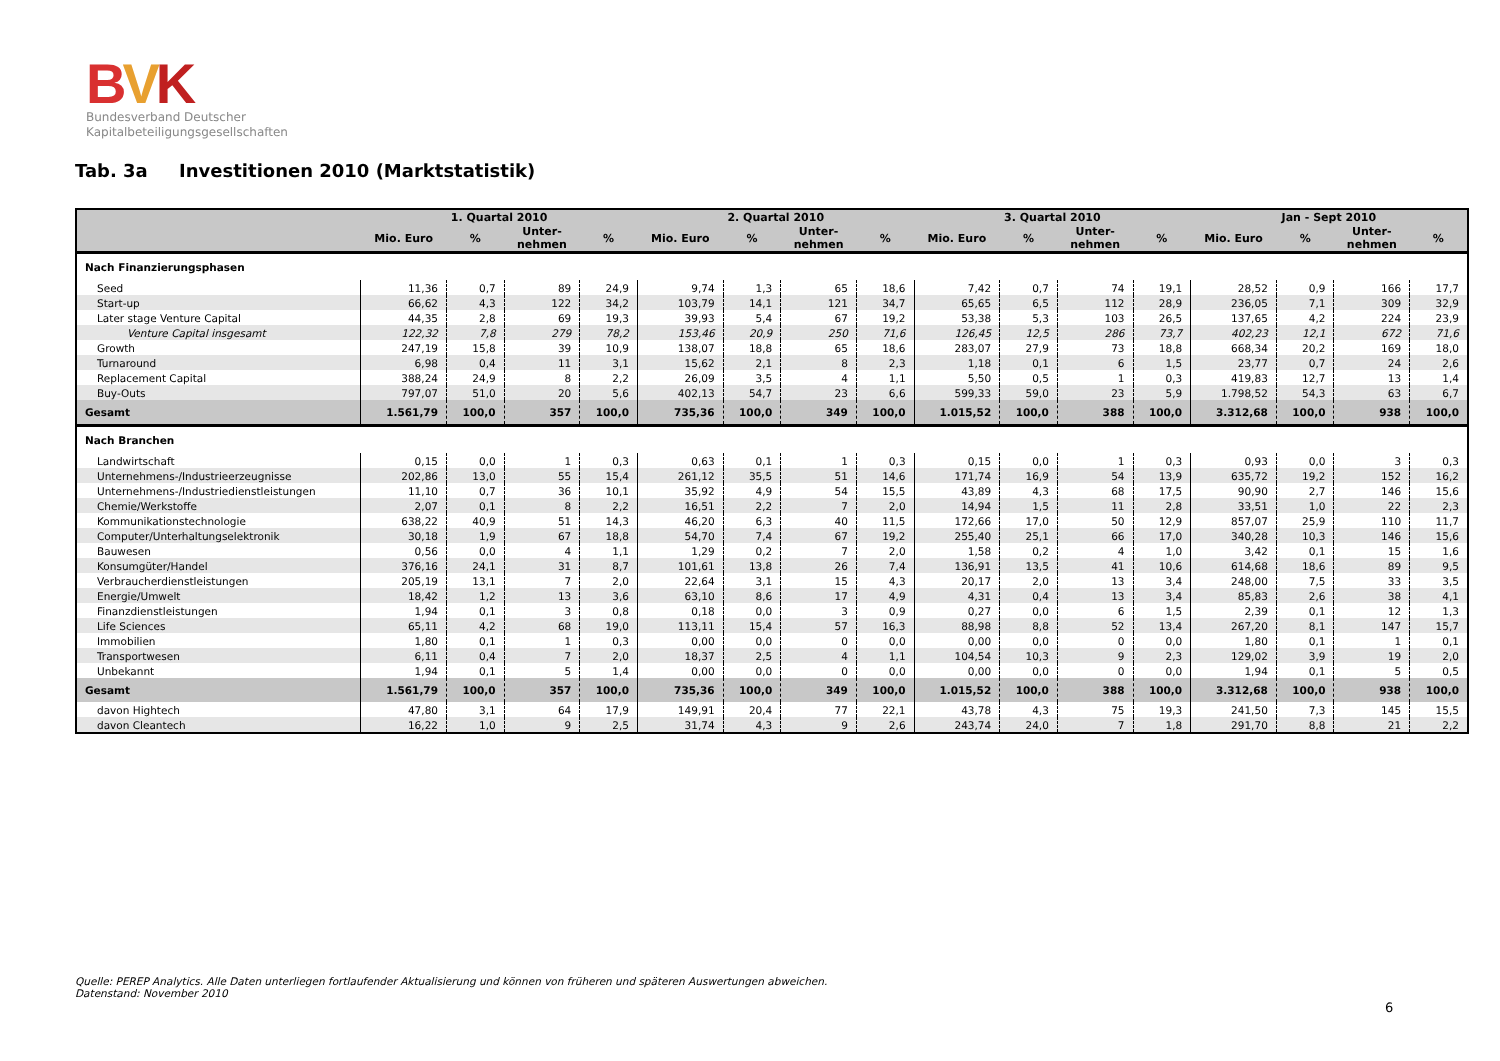BVK
Bundesverband Deutscher
Kapitalbeteiligungsgesellschaften
Tab. 3a Investitionen 2010 (Marktstatistik)
| | 1. Quartal 2010 | | | | 2. Quartal 2010 | | | | 3. Quartal 2010 | | | | Jan - Sept 2010 | | | |
| --- | --- | --- | --- | --- | --- | --- | --- | --- | --- | --- | --- | --- | --- | --- | --- | --- |
| | Mio. Euro | % | Unter- nehmen | % | Mio. Euro | % | Unter- nehmen | % | Mio. Euro | % | Unter- nehmen | % | Mio. Euro | % | Unter- nehmen | % |
| Nach Finanzierungsphasen | | | | | | | | | | | | | | | | |
| Seed | 11,36 | 0,7 | 89 | 24,9 | 9,74 | 1,3 | 65 | 18,6 | 7,42 | 0,7 | 74 | 19,1 | 28,52 | 0,9 | 166 | 17,7 |
| Start-up | 66,62 | 4,3 | 122 | 34,2 | 103,79 | 14,1 | 121 | 34,7 | 65,65 | 6,5 | 112 | 28,9 | 236,05 | 7,1 | 309 | 32,9 |
| Later stage Venture Capital | 44,35 | 2,8 | 69 | 19,3 | 39,93 | 5,4 | 67 | 19,2 | 53,38 | 5,3 | 103 | 26,5 | 137,65 | 4,2 | 224 | 23,9 |
| Venture Capital insgesamt | 122,32 | 7,8 | 279 | 78,2 | 153,46 | 20,9 | 250 | 71,6 | 126,45 | 12,5 | 286 | 73,7 | 402,23 | 12,1 | 672 | 71,6 |
| Growth | 247,19 | 15,8 | 39 | 10,9 | 138,07 | 18,8 | 65 | 18,6 | 283,07 | 27,9 | 73 | 18,8 | 668,34 | 20,2 | 169 | 18,0 |
| Turnaround | 6,98 | 0,4 | 11 | 3,1 | 15,62 | 2,1 | 8 | 2,3 | 1,18 | 0,1 | 6 | 1,5 | 23,77 | 0,7 | 24 | 2,6 |
| Replacement Capital | 388,24 | 24,9 | 8 | 2,2 | 26,09 | 3,5 | 4 | 1,1 | 5,50 | 0,5 | 1 | 0,3 | 419,83 | 12,7 | 13 | 1,4 |
| Buy-Outs | 797,07 | 51,0 | 20 | 5,6 | 402,13 | 54,7 | 23 | 6,6 | 599,33 | 59,0 | 23 | 5,9 | 1.798,52 | 54,3 | 63 | 6,7 |
| Gesamt | 1.561,79 | 100,0 | 357 | 100,0 | 735,36 | 100,0 | 349 | 100,0 | 1.015,52 | 100,0 | 388 | 100,0 | 3.312,68 | 100,0 | 938 | 100,0 |
| Nach Branchen | | | | | | | | | | | | | | | | |
| Landwirtschaft | 0,15 | 0,0 | 1 | 0,3 | 0,63 | 0,1 | 1 | 0,3 | 0,15 | 0,0 | 1 | 0,3 | 0,93 | 0,0 | 3 | 0,3 |
| Unternehmens-/Industrieerzeugnisse | 202,86 | 13,0 | 55 | 15,4 | 261,12 | 35,5 | 51 | 14,6 | 171,74 | 16,9 | 54 | 13,9 | 635,72 | 19,2 | 152 | 16,2 |
| Unternehmens-/Industriedienstleistungen | 11,10 | 0,7 | 36 | 10,1 | 35,92 | 4,9 | 54 | 15,5 | 43,89 | 4,3 | 68 | 17,5 | 90,90 | 2,7 | 146 | 15,6 |
| Chemie/Werkstoffe | 2,07 | 0,1 | 8 | 2,2 | 16,51 | 2,2 | 7 | 2,0 | 14,94 | 1,5 | 11 | 2,8 | 33,51 | 1,0 | 22 | 2,3 |
| Kommunikationstechnologie | 638,22 | 40,9 | 51 | 14,3 | 46,20 | 6,3 | 40 | 11,5 | 172,66 | 17,0 | 50 | 12,9 | 857,07 | 25,9 | 110 | 11,7 |
| Computer/Unterhaltungselektronik | 30,18 | 1,9 | 67 | 18,8 | 54,70 | 7,4 | 67 | 19,2 | 255,40 | 25,1 | 66 | 17,0 | 340,28 | 10,3 | 146 | 15,6 |
| Bauwesen | 0,56 | 0,0 | 4 | 1,1 | 1,29 | 0,2 | 7 | 2,0 | 1,58 | 0,2 | 4 | 1,0 | 3,42 | 0,1 | 15 | 1,6 |
| Konsumgüter/Handel | 376,16 | 24,1 | 31 | 8,7 | 101,61 | 13,8 | 26 | 7,4 | 136,91 | 13,5 | 41 | 10,6 | 614,68 | 18,6 | 89 | 9,5 |
| Verbraucherdienstleistungen | 205,19 | 13,1 | 7 | 2,0 | 22,64 | 3,1 | 15 | 4,3 | 20,17 | 2,0 | 13 | 3,4 | 248,00 | 7,5 | 33 | 3,5 |
| Energie/Umwelt | 18,42 | 1,2 | 13 | 3,6 | 63,10 | 8,6 | 17 | 4,9 | 4,31 | 0,4 | 13 | 3,4 | 85,83 | 2,6 | 38 | 4,1 |
| Finanzdienstleistungen | 1,94 | 0,1 | 3 | 0,8 | 0,18 | 0,0 | 3 | 0,9 | 0,27 | 0,0 | 6 | 1,5 | 2,39 | 0,1 | 12 | 1,3 |
| Life Sciences | 65,11 | 4,2 | 68 | 19,0 | 113,11 | 15,4 | 57 | 16,3 | 88,98 | 8,8 | 52 | 13,4 | 267,20 | 8,1 | 147 | 15,7 |
| Immobilien | 1,80 | 0,1 | 1 | 0,3 | 0,00 | 0,0 | 0 | 0,0 | 0,00 | 0,0 | 0 | 0,0 | 1,80 | 0,1 | 1 | 0,1 |
| Transportwesen | 6,11 | 0,4 | 7 | 2,0 | 18,37 | 2,5 | 4 | 1,1 | 104,54 | 10,3 | 9 | 2,3 | 129,02 | 3,9 | 19 | 2,0 |
| Unbekannt | 1,94 | 0,1 | 5 | 1,4 | 0,00 | 0,0 | 0 | 0,0 | 0,00 | 0,0 | 0 | 0,0 | 1,94 | 0,1 | 5 | 0,5 |
| Gesamt | 1.561,79 | 100,0 | 357 | 100,0 | 735,36 | 100,0 | 349 | 100,0 | 1.015,52 | 100,0 | 388 | 100,0 | 3.312,68 | 100,0 | 938 | 100,0 |
| davon Hightech | 47,80 | 3,1 | 64 | 17,9 | 149,91 | 20,4 | 77 | 22,1 | 43,78 | 4,3 | 75 | 19,3 | 241,50 | 7,3 | 145 | 15,5 |
| davon Cleantech | 16,22 | 1,0 | 9 | 2,5 | 31,74 | 4,3 | 9 | 2,6 | 243,74 | 24,0 | 7 | 1,8 | 291,70 | 8,8 | 21 | 2,2 |
Quelle: PEREP Analytics. Alle Daten unterliegen fortlaufender Aktualisierung und können von früheren und späteren Auswertungen abweichen.
Datenstand: November 2010
6